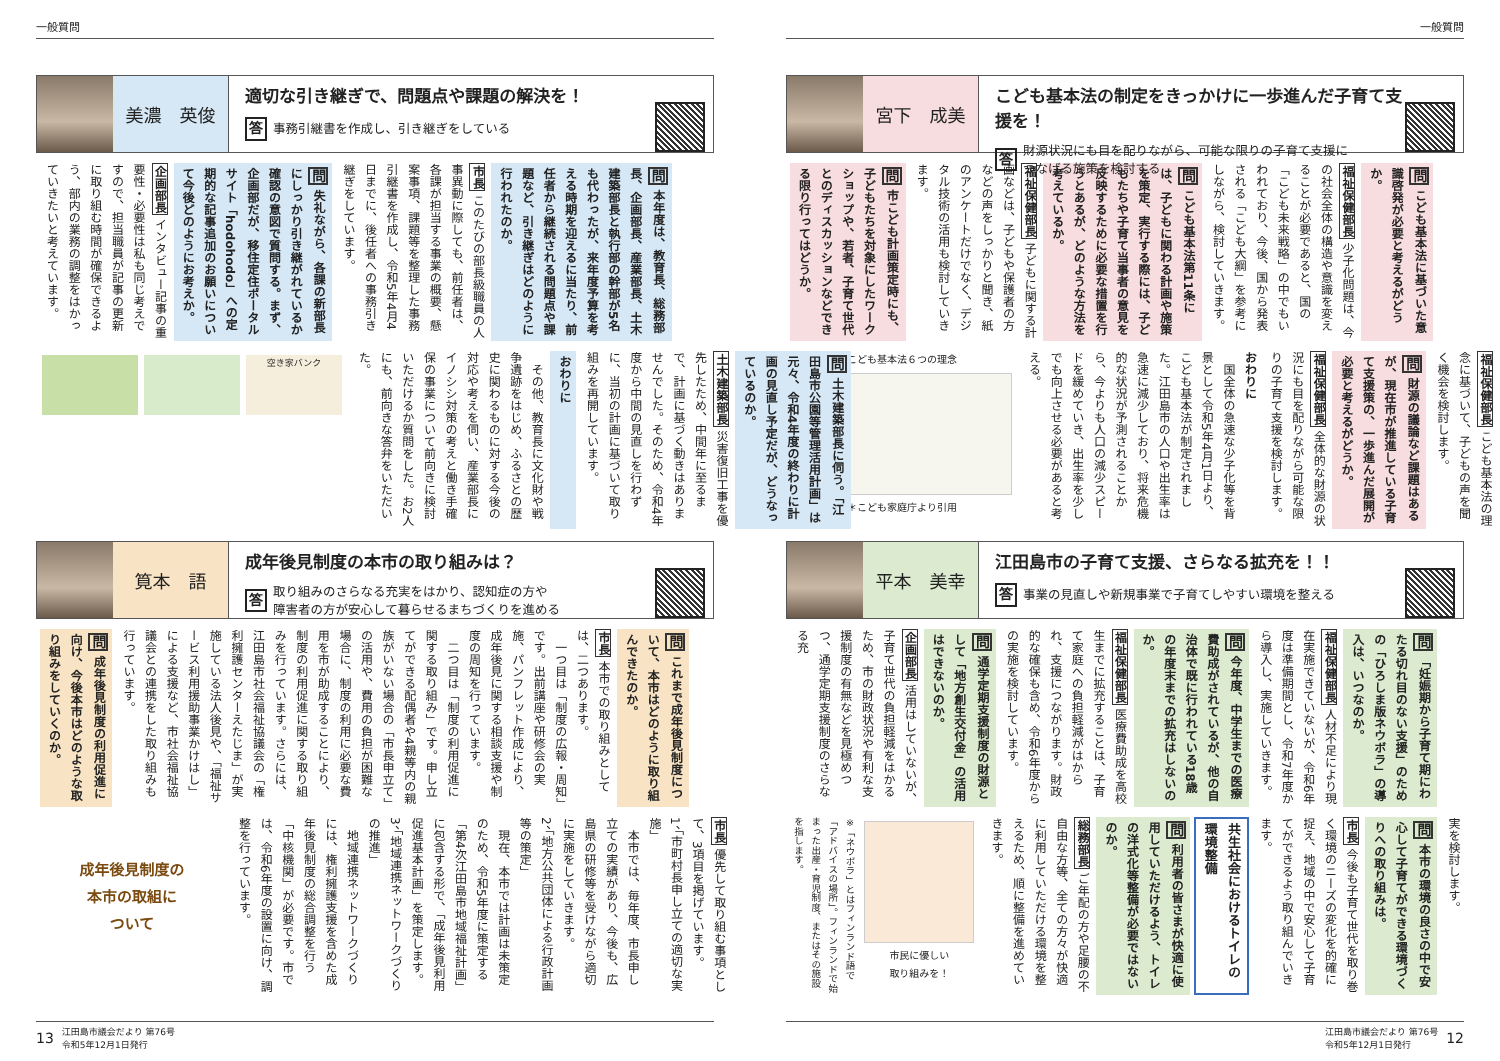一般質問
宮下　成美
こども基本法の制定をきっかけに一歩進んだ子育て支援を！
答財源状況にも目を配りながら、可能な限りの子育て支援に
つなげる施策を検討する
問 こども基本法に基づいた意識啓発が必要と考えるがどうか。
福祉保健部長 少子化問題は、今の社会全体の構造や意識を変えることが必要であると、国の「こども未来戦略」の中でもいわれており、今後、国から発表される「こども大綱」を参考にしながら、検討していきます。
問 こども基本法第11条には、子どもに関わる計画や施策を策定、実行する際には、子どもたちや子育て当事者の意見を反映するために必要な措置を行うとあるが、どのような方法を考えているか。
福祉保健部長 子どもに関する計画などは、子どもや保護者の方などの声をしっかりと聞き、紙のアンケートだけでなく、デジタル技術の活用も検討していきます。
問 市こども計画策定時にも、子どもたちを対象にしたワークショップや、若者、子育て世代とのディスカッションなどできる限り行ってはどうか。
福祉保健部長 こども基本法の理念に基づいて、子どもの声を聞く機会を検討します。
問 財源の議論など課題はあるが、現在市が推進している子育て支援策の、一歩進んだ展開が必要と考えるがどうか。
福祉保健部長 全体的な財源の状況にも目を配りながら可能な限りの子育て支援を検討します。
おわりに
　国全体の急速な少子化等を背景として令和5年4月1日より、こども基本法が制定されました。江田島市の人口や出生率は急速に減少しており、将来危機的な状況が予測されることから、今よりも人口の減少スピードを緩めていき、出生率を少しでも向上させる必要があると考える。
こども基本法６つの理念
＊こども家庭庁より引用
平本　美幸
江田島市の子育て支援、さらなる拡充を！！
答事業の見直しや新規事業で子育てしやすい環境を整える
問 「妊娠期から子育て期にわたる切れ目のない支援」のための「ひろしま版ネウボラ」の導入は、いつなのか。
福祉保健部長 人材不足により現在実施できていないが、令和6年度は準備期間とし、令和7年度から導入し、実施していきます。
問 今年度、中学生までの医療費助成がされているが、他の自治体で既に行われている18歳の年度末までの拡充はしないのか。
福祉保健部長 医療費助成を高校生までに拡充することは、子育て家庭への負担軽減がはかられ、支援につながります。財政的な確保も含め、令和6年度からの実施を検討しています。
問 通学定期支援制度の財源として「地方創生交付金」の活用はできないのか。
企画部長 活用はしていないが、子育て世代の負担軽減をはかるため、市の財政状況や有利な支援制度の有無などを見極めつつ、通学定期支援制度のさらなる充
実を検討します。
問 本市の環境の良さの中で安心して子育てができる環境づくりへの取り組みは。
市長 今後も子育て世代を取り巻く環境のニーズの変化を的確に捉え、地域の中で安心して子育てができるよう取り組んでいきます。
共生社会におけるトイレの環境整備
問 利用者の皆さまが快適に使用していただけるよう、トイレの洋式化等整備が必要ではないのか。
総務部長 ご年配の方や足腰の不自由な方等、全ての方々が快適に利用していただける環境を整えるため、順に整備を進めていきます。
市民に優しい
取り組みを！
※「ネウボラ」とはフィンランド語で「アドバイスの場所」。フィンランドで始まった出産・育児制度、またはその施設を指します。
江田島市議会だより 第76号
令和5年12月1日発行 12
一般質問
美濃　英俊
適切な引き継ぎで、問題点や課題の解決を！
答事務引継書を作成し、引き継ぎをしている
問 本年度は、教育長、総務部長、企画部長、産業部長、土木建築部長と執行部の幹部が5名も代わったが、来年度予算を考える時期を迎えるに当たり、前任者から継続される問題点や課題など、引き継ぎはどのように行われたのか。
市長 このたびの部長級職員の人事異動に際しても、前任者は、各課が担当する事業の概要、懸案事項、課題等を整理した事務引継書を作成し、令和5年4月4日までに、後任者への事務引き継ぎをしています。
問 失礼ながら、各課の新部長にしっかり引き継がれているか確認の意図で質問する。まず、企画部だが、移住定住ポータルサイト「hodohodo」への定期的な記事追加のお願いについて今後どのようにお考えか。
企画部長 インタビュー記事の重要性・必要性は私も同じ考えですので、担当職員が記事の更新に取り組む時間が確保できるよう、部内の業務の調整をはかっていきたいと考えています。
問 土木建築部長に伺う。「江田島市公園等管理活用計画」は元々、令和4年度の終わりに計画の見直し予定だが、どうなっているのか。
土木建築部長 災害復旧工事を優先したため、中間年に至るまで、計画に基づく動きはありませんでした。そのため、令和4年度から中間の見直しを行わずに、当初の計画に基づいて取り組みを再開しています。
おわりに
　その他、教育長に文化財や戦争遺跡をはじめ、ふるさとの歴史に関わるものに対する今後の対応や考えを伺い、産業部長にイノシシ対策の考えと働き手確保の事業について前向きに検討いただけるか質問をした。お2人にも、前向きな答弁をいただいた。
空き家バンク
筧本　語
成年後見制度の本市の取り組みは？
答取り組みのさらなる充実をはかり、認知症の方や
障害者の方が安心して暮らせるまちづくりを進める
問 これまで成年後見制度について、本市はどのように取り組んできたのか。
市長 本市での取り組みとしては、二つあります。
　一つ目は「制度の広報・周知」です。出前講座や研修会の実施、パンフレット作成により、成年後見に関する相談支援や制度の周知を行っています。
　二つ目は「制度の利用促進に関する取り組み」です。申し立てができる配偶者や4親等内の親族がいない場合の「市長申立て」の活用や、費用の負担が困難な場合に、制度の利用に必要な費用を市が助成することにより、制度の利用促進に関する取り組みを行っています。さらには、江田島市社会福祉協議会の「権利擁護センターえたじま」が実施している法人後見や、「福祉サービス利用援助事業かけはし」による支援など、市社会福祉協議会との連携をした取り組みも行っています。
問 成年後見制度の利用促進に向け、今後本市はどのような取り組みをしていくのか。
市長 優先して取り組む事項として、3項目を掲げています。
1、「市町村長申し立ての適切な実施」
　本市では、毎年度、市長申し立ての実績があり、今後も、広島県の研修等を受けながら適切に実施をしていきます。
2、「地方公共団体による行政計画等の策定」
　現在、本市では計画は未策定のため、令和5年度に策定する「第4次江田島市地域福祉計画」に包含する形で、「成年後見利用促進基本計画」を策定します。
3、「地域連携ネットワークづくりの推進」
　地域連携ネットワークづくりには、権利擁護支援を含めた成年後見制度の総合調整を行う「中核機関」が必要です。市では、令和6年度の設置に向け、調整を行っています。
成年後見制度の
本市の取組に
ついて
13 江田島市議会だより 第76号
令和5年12月1日発行